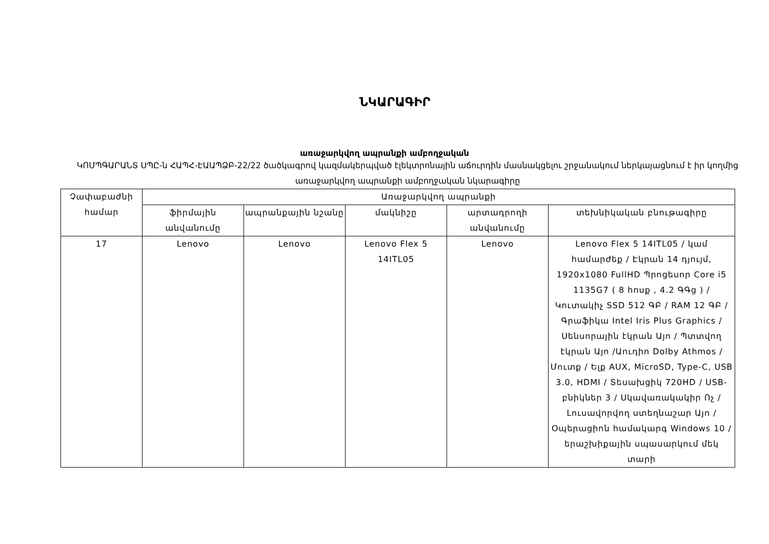ՆԿԱՐԱԳԻՐ
առաջարկվող ապրանքի ամբողջական
ԿՈՄՊԳԱՐԱՆՏ ՍՊԸ-ն ՀԱՊՀ-ԷԱԱՊՁԲ-22/22 ծածկագրով կազմակերպված էլեկտրոնային աճուրդին մասնակցելու շրջանակում ներկայացնում է իր կողմից առաջարկվող ապրանքի ամբողջական նկարագիրը
| Չափաբաժնի համար | Առաջարկվող ապրանքի | | | | |
| --- | --- | --- | --- | --- | --- |
| | ֆիրմային անվանումը | ապրանքային նշանը | մակնիշը | արտադրողի անվանումը | տեխնիկական բնութագիրը |
| 17 | Lenovo | Lenovo | Lenovo Flex 5 14ITL05 | Lenovo | Lenovo Flex 5 14ITL05 / կամ համարժեք / Էկրան 14 դյույմ, 1920x1080 FullHD Պրոցեսոր Core i5 1135G7 ( 8 հոսք , 4.2 ԳԳց ) / Կուտակիչ SSD 512 ԳԲ / RAM 12 ԳԲ / Գրաֆիկա Intel Iris Plus Graphics / Սենսորային էկրան Այո / Պտտվող էկրան Այո /Աուդիո Dolby Athmos / Մուտք / Ելք AUX, MicroSD, Type-C, USB 3.0, HDMI / Տեսախցիկ 720HD / USB-բնիկներ 3 / Սկավառակակիր Ոչ / Լուսավորվող ստեղնաշար Այո / Օպերացիոն համակարգ Windows 10 / երաշխիքային սպասարկում մեկ տարի |